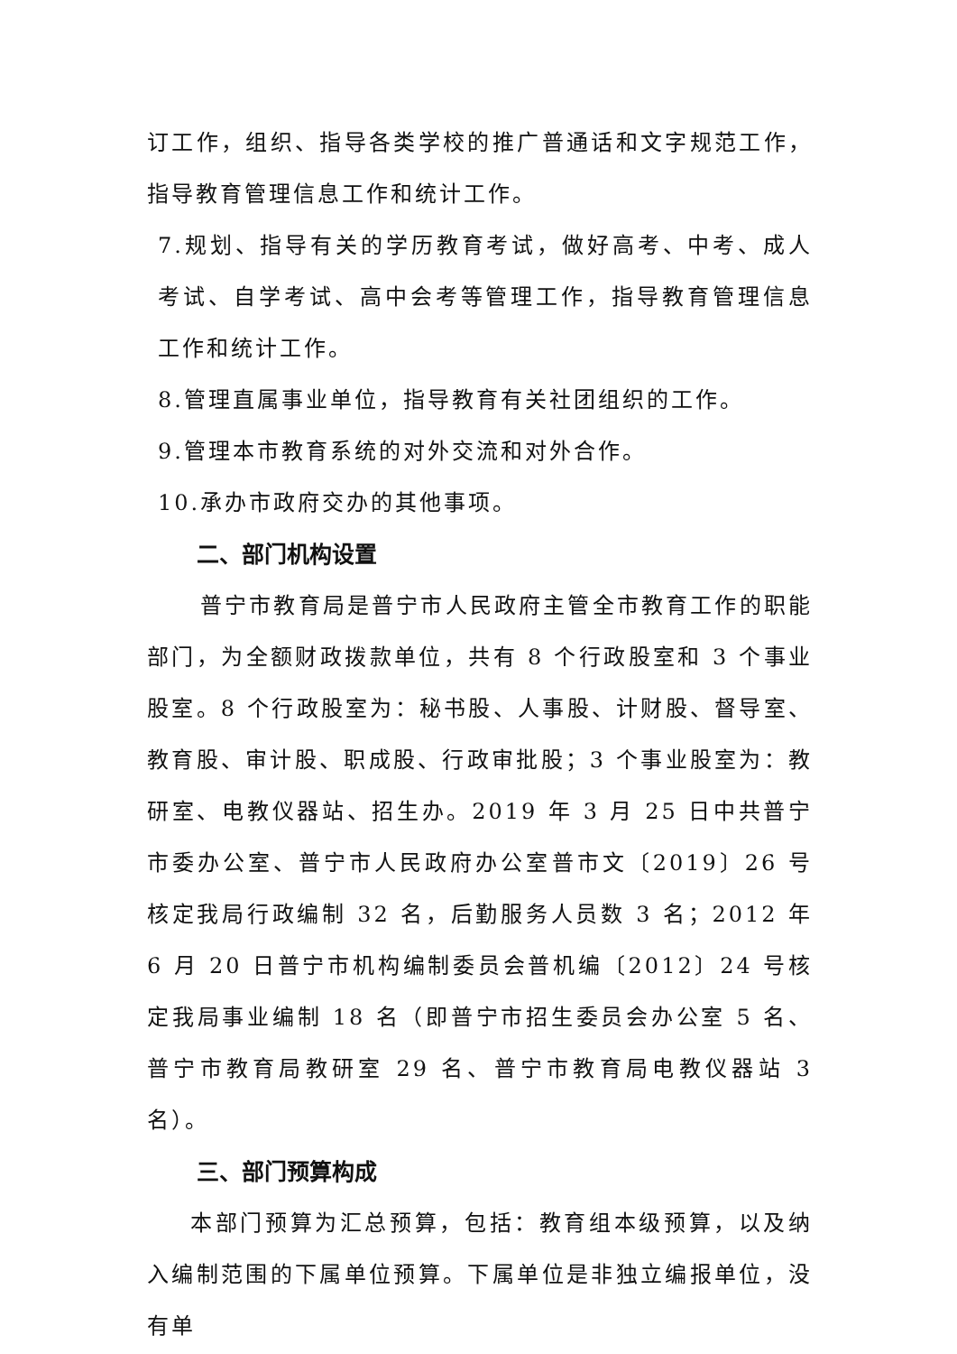订工作，组织、指导各类学校的推广普通话和文字规范工作，指导教育管理信息工作和统计工作。
7.规划、指导有关的学历教育考试，做好高考、中考、成人考试、自学考试、高中会考等管理工作，指导教育管理信息工作和统计工作。
8.管理直属事业单位，指导教育有关社团组织的工作。
9.管理本市教育系统的对外交流和对外合作。
10.承办市政府交办的其他事项。
二、部门机构设置
普宁市教育局是普宁市人民政府主管全市教育工作的职能部门，为全额财政拨款单位，共有 8 个行政股室和 3 个事业股室。8 个行政股室为：秘书股、人事股、计财股、督导室、教育股、审计股、职成股、行政审批股；3 个事业股室为：教研室、电教仪器站、招生办。2019 年 3 月 25 日中共普宁市委办公室、普宁市人民政府办公室普市文〔2019〕26 号核定我局行政编制 32 名，后勤服务人员数 3 名；2012 年 6 月 20 日普宁市机构编制委员会普机编〔2012〕24 号核定我局事业编制 18 名（即普宁市招生委员会办公室 5 名、普宁市教育局教研室 29 名、普宁市教育局电教仪器站 3 名）。
三、部门预算构成
本部门预算为汇总预算，包括：教育组本级预算，以及纳入编制范围的下属单位预算。下属单位是非独立编报单位，没有单